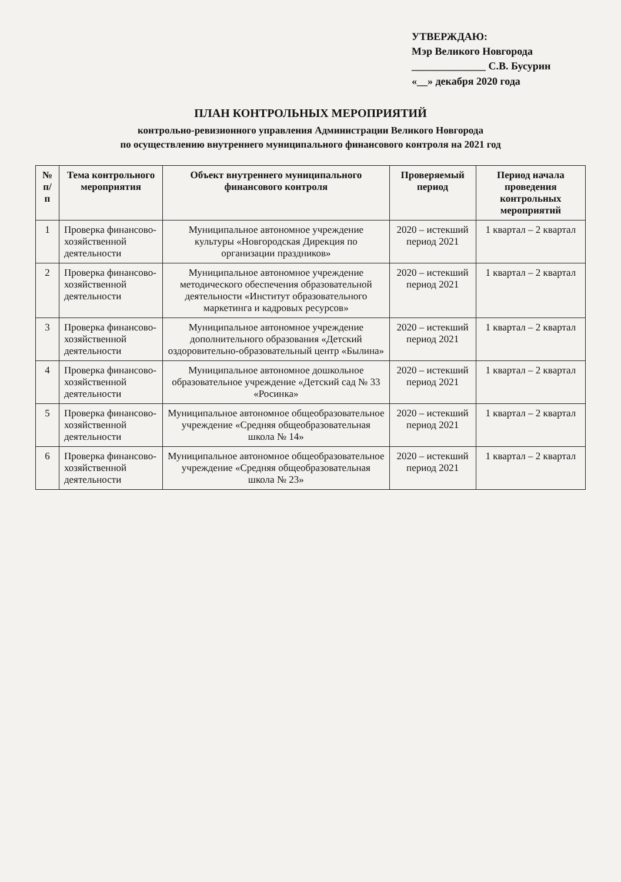УТВЕРЖДАЮ:
Мэр Великого Новгорода
______________ С.В. Бусурин
«__» декабря 2020 года
ПЛАН КОНТРОЛЬНЫХ МЕРОПРИЯТИЙ
контрольно-ревизионного управления Администрации Великого Новгорода
по осуществлению внутреннего муниципального финансового контроля на 2021 год
| № п/п | Тема контрольного мероприятия | Объект внутреннего муниципального финансового контроля | Проверяемый период | Период начала проведения контрольных мероприятий |
| --- | --- | --- | --- | --- |
| 1 | Проверка финансово-хозяйственной деятельности | Муниципальное автономное учреждение культуры «Новгородская Дирекция по организации праздников» | 2020 – истекший период 2021 | 1 квартал – 2 квартал |
| 2 | Проверка финансово-хозяйственной деятельности | Муниципальное автономное учреждение методического обеспечения образовательной деятельности «Институт образовательного маркетинга и кадровых ресурсов» | 2020 – истекший период 2021 | 1 квартал – 2 квартал |
| 3 | Проверка финансово-хозяйственной деятельности | Муниципальное автономное учреждение дополнительного образования «Детский оздоровительно-образовательный центр «Былина» | 2020 – истекший период 2021 | 1 квартал – 2 квартал |
| 4 | Проверка финансово-хозяйственной деятельности | Муниципальное автономное дошкольное образовательное учреждение «Детский сад № 33 «Росинка» | 2020 – истекший период 2021 | 1 квартал – 2 квартал |
| 5 | Проверка финансово-хозяйственной деятельности | Муниципальное автономное общеобразовательное учреждение «Средняя общеобразовательная школа № 14» | 2020 – истекший период 2021 | 1 квартал – 2 квартал |
| 6 | Проверка финансово-хозяйственной деятельности | Муниципальное автономное общеобразовательное учреждение «Средняя общеобразовательная школа № 23» | 2020 – истекший период 2021 | 1 квартал – 2 квартал |